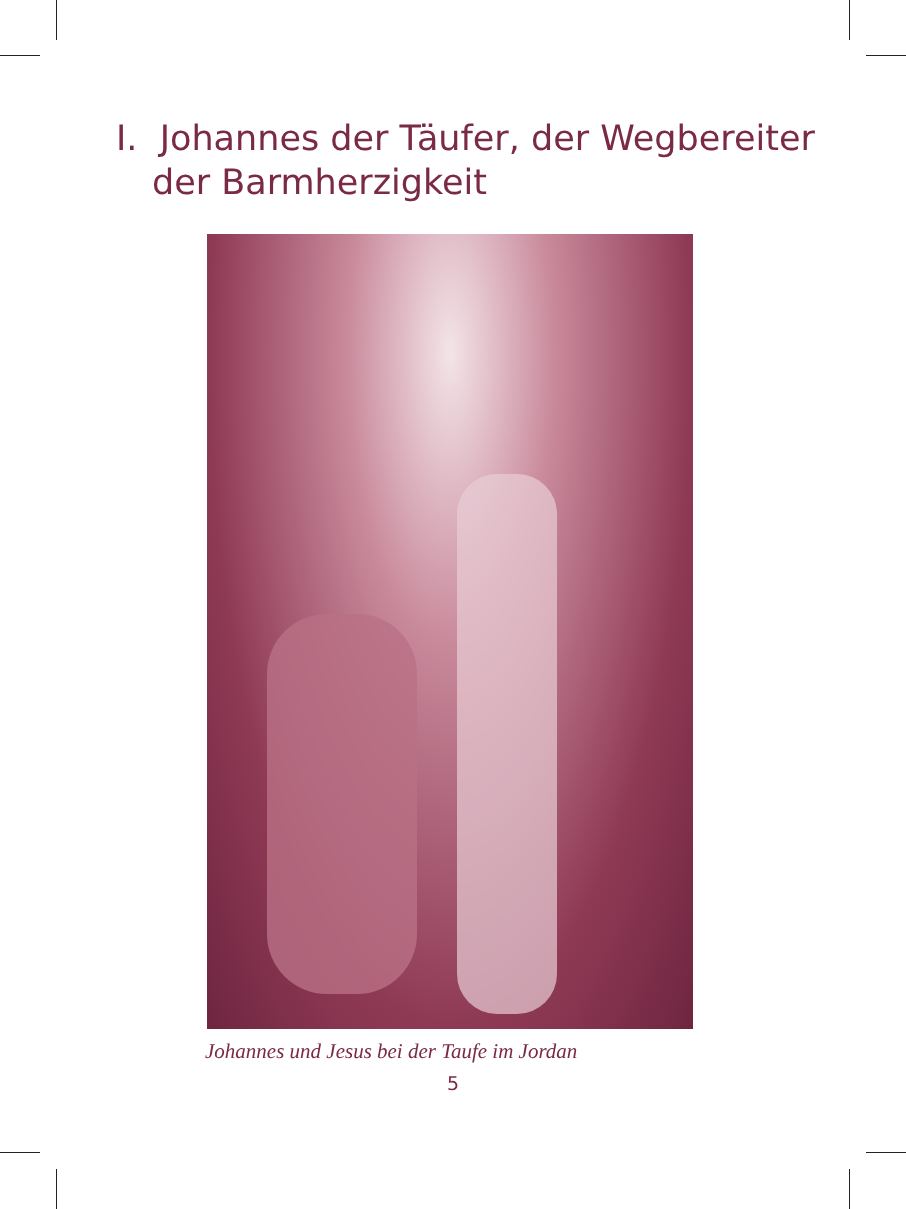I. Johannes der Täufer, der Wegbereiter
der Barmherzigkeit
Johannes und Jesus bei der Taufe im Jordan
5